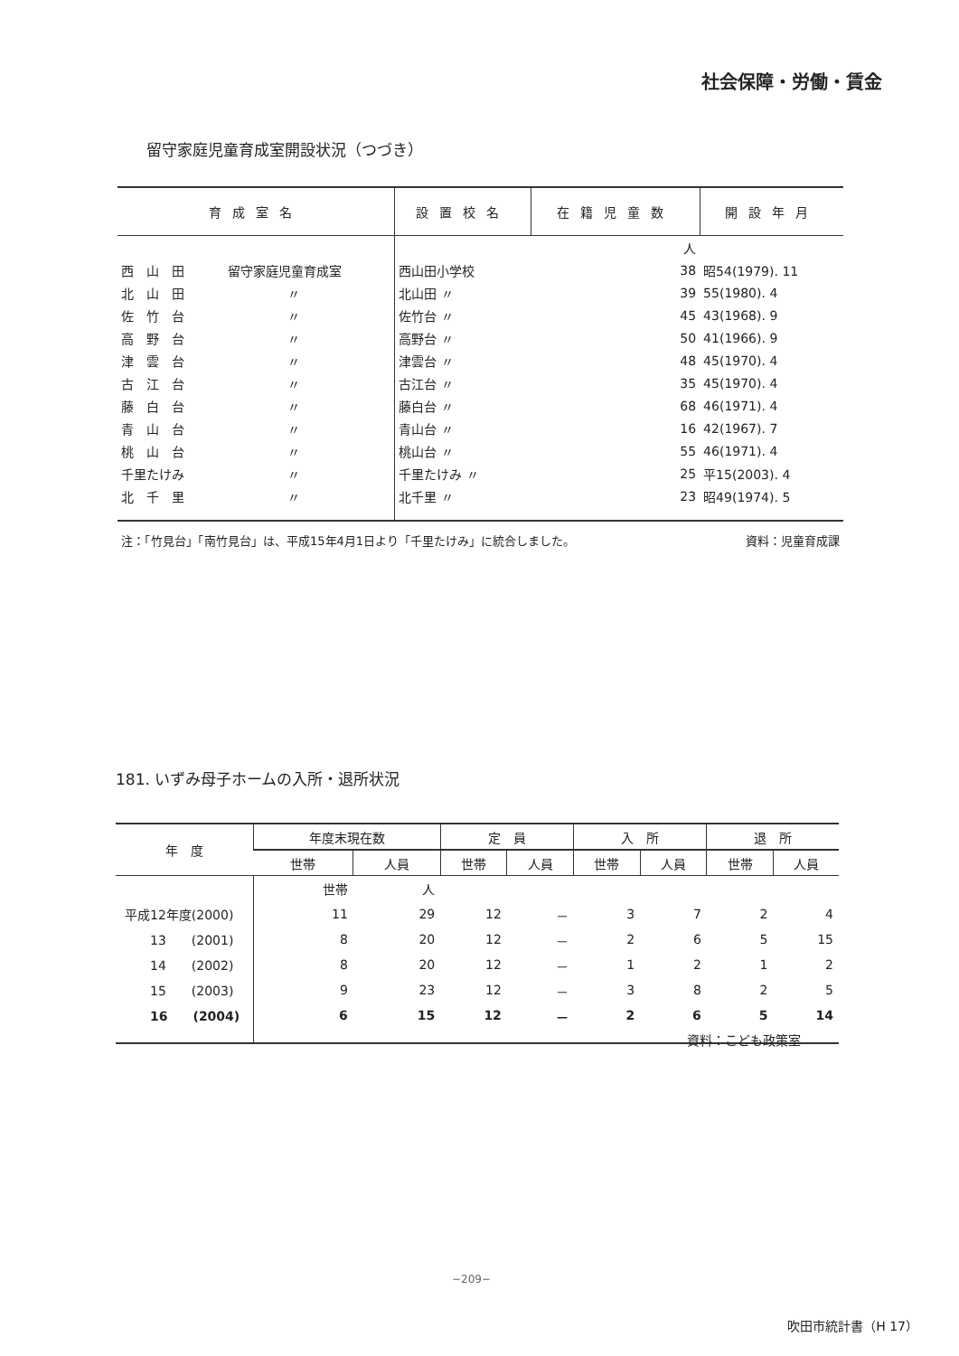社会保障・労働・賃金
留守家庭児童育成室開設状況（つづき）
| 育成室名 | | 設置校名 | 在籍児童数 | 開設年月 |
| --- | --- | --- | --- | --- |
| | | | 人 | |
| 西 山 田 | 留守家庭児童育成室 | 西山田小学校 | 38 | 昭54(1979). 11 |
| 北 山 田 | 〃 | 北山田 〃 | 39 | 55(1980). 4 |
| 佐 竹 台 | 〃 | 佐竹台 〃 | 45 | 43(1968). 9 |
| 高 野 台 | 〃 | 高野台 〃 | 50 | 41(1966). 9 |
| 津 雲 台 | 〃 | 津雲台 〃 | 48 | 45(1970). 4 |
| 古 江 台 | 〃 | 古江台 〃 | 35 | 45(1970). 4 |
| 藤 白 台 | 〃 | 藤白台 〃 | 68 | 46(1971). 4 |
| 青 山 台 | 〃 | 青山台 〃 | 16 | 42(1967). 7 |
| 桃 山 台 | 〃 | 桃山台 〃 | 55 | 46(1971). 4 |
| 千里たけみ | 〃 | 千里たけみ 〃 | 25 | 平15(2003). 4 |
| 北 千 里 | 〃 | 北千里 〃 | 23 | 昭49(1974). 5 |
注：「竹見台」「南竹見台」は、平成15年4月1日より「千里たけみ」に統合しました。 資料：児童育成課
181. いずみ母子ホームの入所・退所状況
| 年 度 | 年度末現在数 | | 定 員 | | 入 所 | | 退 所 | |
| --- | --- | --- | --- | --- | --- | --- | --- | --- |
| | 世帯 | 人員 | 世帯 | 人員 | 世帯 | 人員 | 世帯 | 人員 |
| | 世帯 | 人 | | | | | | |
| 平成12年度(2000) | 11 | 29 | 12 | － | 3 | 7 | 2 | 4 |
| 13 (2001) | 8 | 20 | 12 | － | 2 | 6 | 5 | 15 |
| 14 (2002) | 8 | 20 | 12 | － | 1 | 2 | 1 | 2 |
| 15 (2003) | 9 | 23 | 12 | － | 3 | 8 | 2 | 5 |
| 16 (2004) | 6 | 15 | 12 | － | 2 | 6 | 5 | 14 |
資料：こども政策室
−209−
吹田市統計書（H 17）